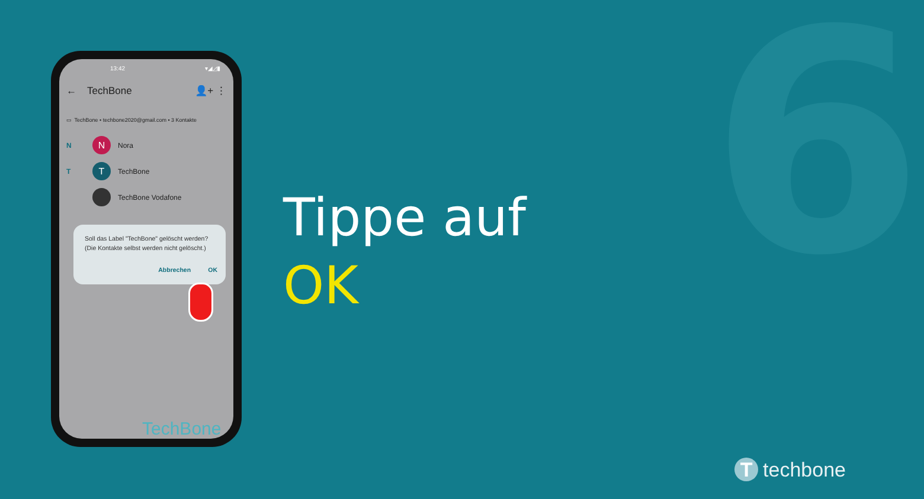6
13:42 ▾◢◿▮
← TechBone 👤+ ⋮
▭ TechBone • techbone2020@gmail.com • 3 Kontakte
N N Nora
T T TechBone
TechBone Vodafone
Soll das Label "TechBone" gelöscht werden? (Die Kontakte selbst werden nicht gelöscht.)
Abbrechen OK
TechBone
Tippe auf
OK
Ttechbone